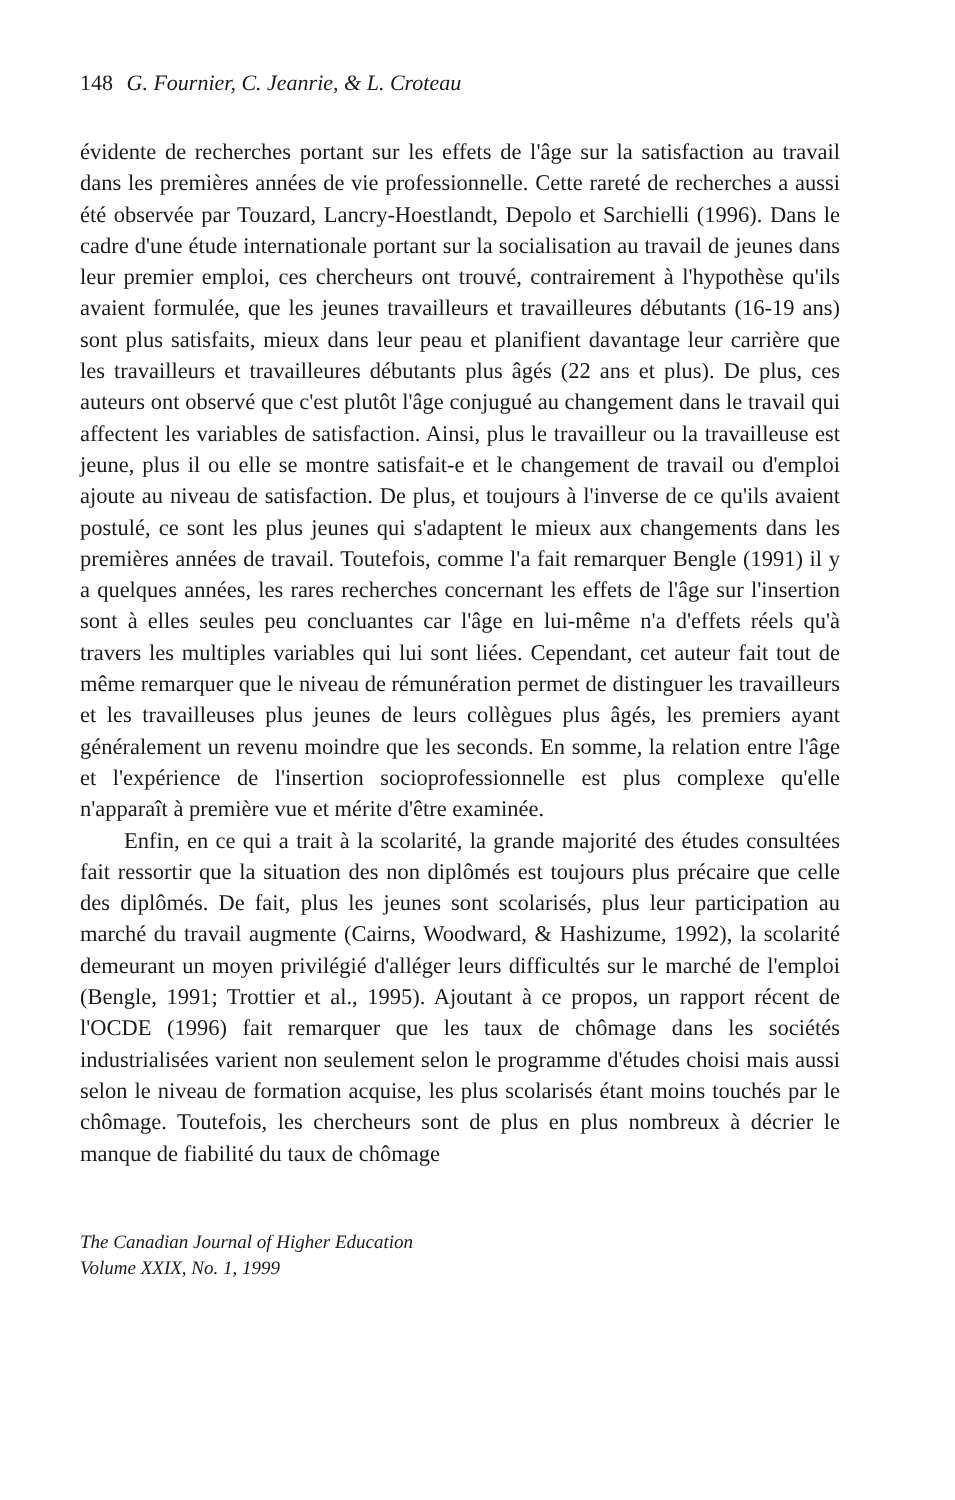148 G. Fournier, C. Jeanrie, & L. Croteau
évidente de recherches portant sur les effets de l'âge sur la satisfaction au travail dans les premières années de vie professionnelle. Cette rareté de recherches a aussi été observée par Touzard, Lancry-Hoestlandt, Depolo et Sarchielli (1996). Dans le cadre d'une étude internationale portant sur la socialisation au travail de jeunes dans leur premier emploi, ces chercheurs ont trouvé, contrairement à l'hypothèse qu'ils avaient formulée, que les jeunes travailleurs et travailleures débutants (16-19 ans) sont plus satisfaits, mieux dans leur peau et planifient davantage leur carrière que les travailleurs et travailleures débutants plus âgés (22 ans et plus). De plus, ces auteurs ont observé que c'est plutôt l'âge conjugué au changement dans le travail qui affectent les variables de satisfaction. Ainsi, plus le travailleur ou la travailleuse est jeune, plus il ou elle se montre satisfait-e et le changement de travail ou d'emploi ajoute au niveau de satisfaction. De plus, et toujours à l'inverse de ce qu'ils avaient postulé, ce sont les plus jeunes qui s'adaptent le mieux aux changements dans les premières années de travail. Toutefois, comme l'a fait remarquer Bengle (1991) il y a quelques années, les rares recherches concernant les effets de l'âge sur l'insertion sont à elles seules peu concluantes car l'âge en lui-même n'a d'effets réels qu'à travers les multiples variables qui lui sont liées. Cependant, cet auteur fait tout de même remarquer que le niveau de rémunération permet de distinguer les travailleurs et les travailleuses plus jeunes de leurs collègues plus âgés, les premiers ayant généralement un revenu moindre que les seconds. En somme, la relation entre l'âge et l'expérience de l'insertion socioprofessionnelle est plus complexe qu'elle n'apparaît à première vue et mérite d'être examinée.
Enfin, en ce qui a trait à la scolarité, la grande majorité des études consultées fait ressortir que la situation des non diplômés est toujours plus précaire que celle des diplômés. De fait, plus les jeunes sont scolarisés, plus leur participation au marché du travail augmente (Cairns, Woodward, & Hashizume, 1992), la scolarité demeurant un moyen privilégié d'alléger leurs difficultés sur le marché de l'emploi (Bengle, 1991; Trottier et al., 1995). Ajoutant à ce propos, un rapport récent de l'OCDE (1996) fait remarquer que les taux de chômage dans les sociétés industrialisées varient non seulement selon le programme d'études choisi mais aussi selon le niveau de formation acquise, les plus scolarisés étant moins touchés par le chômage. Toutefois, les chercheurs sont de plus en plus nombreux à décrier le manque de fiabilité du taux de chômage
The Canadian Journal of Higher Education
Volume XXIX, No. 1, 1999